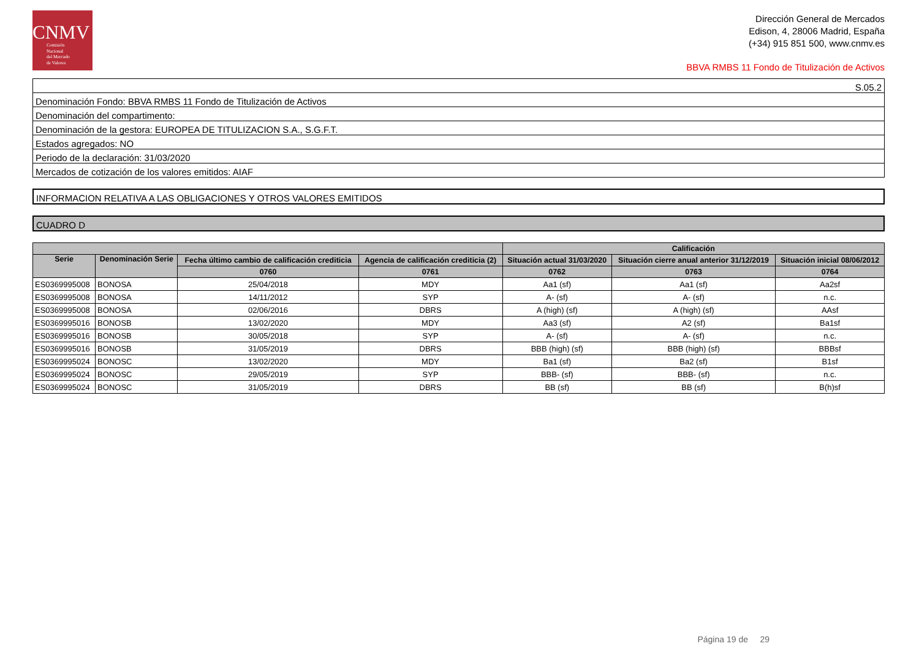CNMV
Comisión
Nacional
del Mercado
de Valores
Dirección General de Mercados
Edison, 4, 28006 Madrid, España
(+34) 915 851 500, www.cnmv.es
BBVA RMBS 11 Fondo de Titulización de Activos
| S.05.2 |
| Denominación Fondo: BBVA RMBS 11 Fondo de Titulización de Activos |
| Denominación del compartimento: |
| Denominación de la gestora: EUROPEA DE TITULIZACION S.A., S.G.F.T. |
| Estados agregados: NO |
| Periodo de la declaración: 31/03/2020 |
| Mercados de cotización de los valores emitidos: AIAF |
INFORMACION RELATIVA A LAS OBLIGACIONES Y OTROS VALORES EMITIDOS
CUADRO D
| | | | | Calificación | | |
| --- | --- | --- | --- | --- | --- | --- |
| Serie | Denominación Serie | Fecha último cambio de calificación crediticia | Agencia de calificación crediticia (2) | Situación actual 31/03/2020 | Situación cierre anual anterior 31/12/2019 | Situación inicial 08/06/2012 |
| | | 0760 | 0761 | 0762 | 0763 | 0764 |
| ES0369995008 | BONOSA | 25/04/2018 | MDY | Aa1 (sf) | Aa1 (sf) | Aa2sf |
| ES0369995008 | BONOSA | 14/11/2012 | SYP | A- (sf) | A- (sf) | n.c. |
| ES0369995008 | BONOSA | 02/06/2016 | DBRS | A (high) (sf) | A (high) (sf) | AAsf |
| ES0369995016 | BONOSB | 13/02/2020 | MDY | Aa3 (sf) | A2 (sf) | Ba1sf |
| ES0369995016 | BONOSB | 30/05/2018 | SYP | A- (sf) | A- (sf) | n.c. |
| ES0369995016 | BONOSB | 31/05/2019 | DBRS | BBB (high) (sf) | BBB (high) (sf) | BBBsf |
| ES0369995024 | BONOSC | 13/02/2020 | MDY | Ba1 (sf) | Ba2 (sf) | B1sf |
| ES0369995024 | BONOSC | 29/05/2019 | SYP | BBB- (sf) | BBB- (sf) | n.c. |
| ES0369995024 | BONOSC | 31/05/2019 | DBRS | BB (sf) | BB (sf) | B(h)sf |
Página 19 de 29